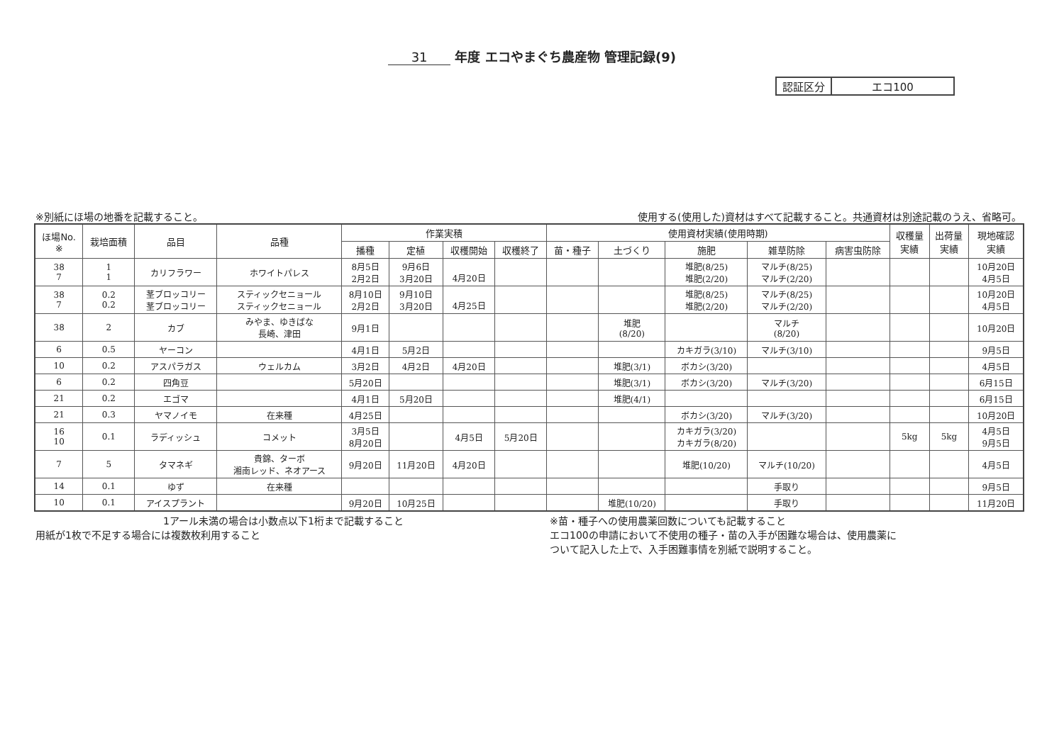31 年度 エコやまぐち農産物 管理記録(9)
| 認証区分 | エコ100 |
※別紙にほ場の地番を記載すること。 使用する(使用した)資材はすべて記載すること。共通資材は別途記載のうえ、省略可。
| ほ場No. ※ | 栽培面積 | 品目 | 品種 | 作業実積 | | | | 使用資材実績(使用時期) | | | | | 収穫量 実績 | 出荷量 実績 | 現地確認 実績 |
| --- | --- | --- | --- | --- | --- | --- | --- | --- | --- | --- | --- | --- | --- | --- | --- |
| | | | | 播種 | 定植 | 収穫開始 | 収穫終了 | 苗・種子 | 土づくり | 施肥 | 雑草防除 | 病害虫防除 | | | |
| 38 7 | 1 1 | カリフラワー | ホワイトパレス | 8月5日 2月2日 | 9月6日 3月20日 | 4月20日 | | | | 堆肥(8/25) 堆肥(2/20) | マルチ(8/25) マルチ(2/20) | | | | 10月20日 4月5日 |
| 38 7 | 0.2 0.2 | 茎ブロッコリー 茎ブロッコリー | スティックセニョール スティックセニョール | 8月10日 2月2日 | 9月10日 3月20日 | 4月25日 | | | | 堆肥(8/25) 堆肥(2/20) | マルチ(8/25) マルチ(2/20) | | | | 10月20日 4月5日 |
| 38 | 2 | カブ | みやま、ゆきばな 長崎、津田 | 9月1日 | | | | | 堆肥 (8/20) | | マルチ (8/20) | | | | 10月20日 |
| 6 | 0.5 | ヤーコン | | 4月1日 | 5月2日 | | | | | カキガラ(3/10) | マルチ(3/10) | | | | 9月5日 |
| 10 | 0.2 | アスパラガス | ウェルカム | 3月2日 | 4月2日 | 4月20日 | | | 堆肥(3/1) | ボカシ(3/20) | | | | | 4月5日 |
| 6 | 0.2 | 四角豆 | | 5月20日 | | | | | 堆肥(3/1) | ボカシ(3/20) | マルチ(3/20) | | | | 6月15日 |
| 21 | 0.2 | エゴマ | | 4月1日 | 5月20日 | | | | 堆肥(4/1) | | | | | | 6月15日 |
| 21 | 0.3 | ヤマノイモ | 在来種 | 4月25日 | | | | | | ボカシ(3/20) | マルチ(3/20) | | | | 10月20日 |
| 16 10 | 0.1 | ラディッシュ | コメット | 3月5日 8月20日 | | 4月5日 | 5月20日 | | | カキガラ(3/20) カキガラ(8/20) | | | 5kg | 5kg | 4月5日 9月5日 |
| 7 | 5 | タマネギ | 貴錦、ターボ 湘南レッド、ネオアース | 9月20日 | 11月20日 | 4月20日 | | | | 堆肥(10/20) | マルチ(10/20) | | | | 4月5日 |
| 14 | 0.1 | ゆず | 在来種 | | | | | | | | 手取り | | | | 9月5日 |
| 10 | 0.1 | アイスプラント | | 9月20日 | 10月25日 | | | | 堆肥(10/20) | | 手取り | | | | 11月20日 |
1アール未満の場合は小数点以下1桁まで記載すること
用紙が1枚で不足する場合には複数枚利用すること
※苗・種子への使用農薬回数についても記載すること
エコ100の申請において不使用の種子・苗の入手が困難な場合は、使用農薬に
ついて記入した上で、入手困難事情を別紙で説明すること。